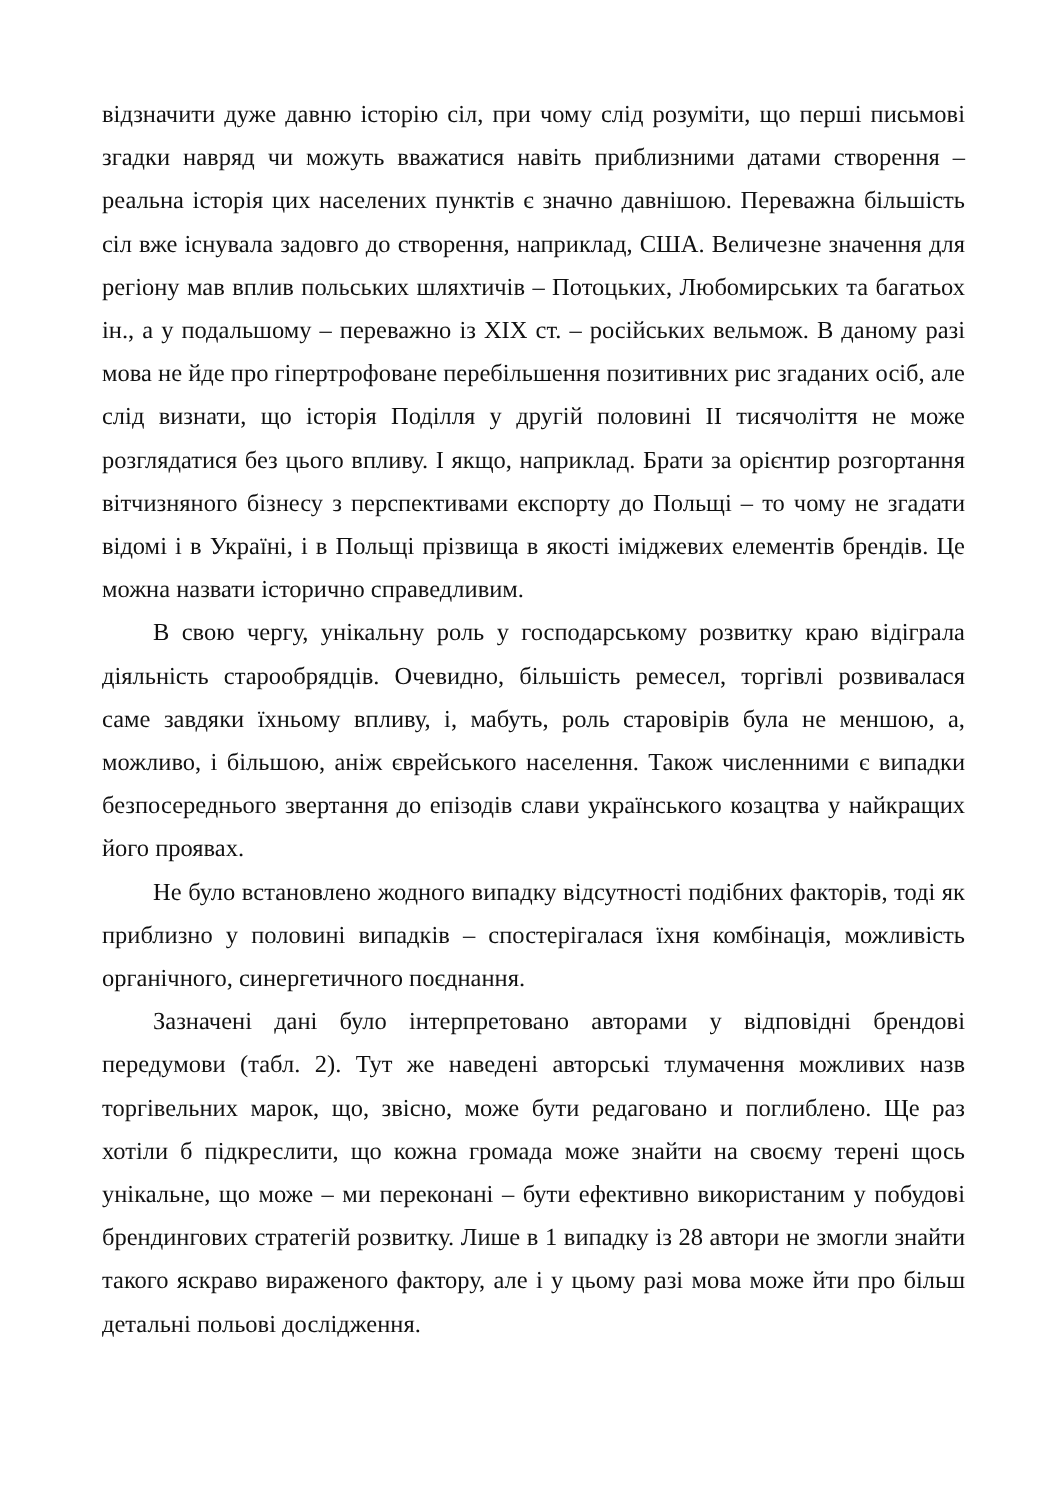відзначити дуже давню історію сіл, при чому слід розуміти, що перші письмові згадки навряд чи можуть вважатися навіть приблизними датами створення – реальна історія цих населених пунктів є значно давнішою. Переважна більшість сіл вже існувала задовго до створення, наприклад, США. Величезне значення для регіону мав вплив польських шляхтичів – Потоцьких, Любомирських та багатьох ін., а у подальшому – переважно із XIX ст. – російських вельмож. В даному разі мова не йде про гіпертрофоване перебільшення позитивних рис згаданих осіб, але слід визнати, що історія Поділля у другій половині II тисячоліття не може розглядатися без цього впливу. І якщо, наприклад. Брати за орієнтир розгортання вітчизняного бізнесу з перспективами експорту до Польщі – то чому не згадати відомі і в Україні, і в Польщі прізвища в якості іміджевих елементів брендів. Це можна назвати історично справедливим.
В свою чергу, унікальну роль у господарському розвитку краю відіграла діяльність старообрядців. Очевидно, більшість ремесел, торгівлі розвивалася саме завдяки їхньому впливу, і, мабуть, роль старовірів була не меншою, а, можливо, і більшою, аніж єврейського населення. Також численними є випадки безпосереднього звертання до епізодів слави українського козацтва у найкращих його проявах.
Не було встановлено жодного випадку відсутності подібних факторів, тоді як приблизно у половині випадків – спостерігалася їхня комбінація, можливість органічного, синергетичного поєднання.
Зазначені дані було інтерпретовано авторами у відповідні брендові передумови (табл. 2). Тут же наведені авторські тлумачення можливих назв торгівельних марок, що, звісно, може бути редаговано и поглиблено. Ще раз хотіли б підкреслити, що кожна громада може знайти на своєму терені щось унікальне, що може – ми переконані – бути ефективно використаним у побудові брендингових стратегій розвитку. Лише в 1 випадку із 28 автори не змогли знайти такого яскраво вираженого фактору, але і у цьому разі мова може йти про більш детальні польові дослідження.